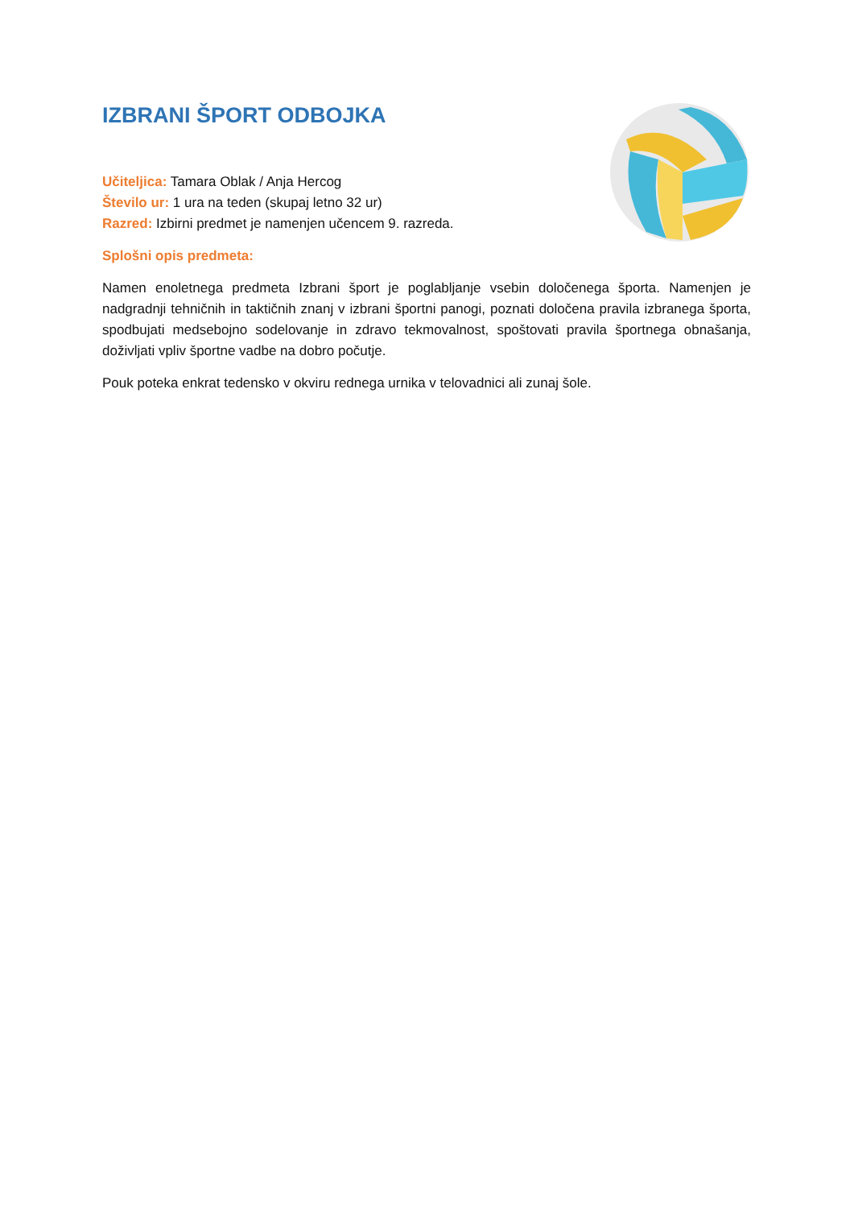IZBRANI ŠPORT ODBOJKA
Učiteljica: Tamara Oblak / Anja Hercog
Število ur: 1 ura na teden (skupaj letno 32 ur)
Razred: Izbirni predmet je namenjen učencem 9. razreda.
Splošni opis predmeta:
Namen enoletnega predmeta Izbrani šport je poglabljanje vsebin določenega športa. Namenjen je nadgradnji tehničnih in taktičnih znanj v izbrani športni panogi, poznati določena pravila izbranega športa, spodbujati medsebojno sodelovanje in zdravo tekmovalnost, spoštovati pravila športnega obnašanja, doživljati vpliv športne vadbe na dobro počutje.
Pouk poteka enkrat tedensko v okviru rednega urnika v telovadnici ali zunaj šole.